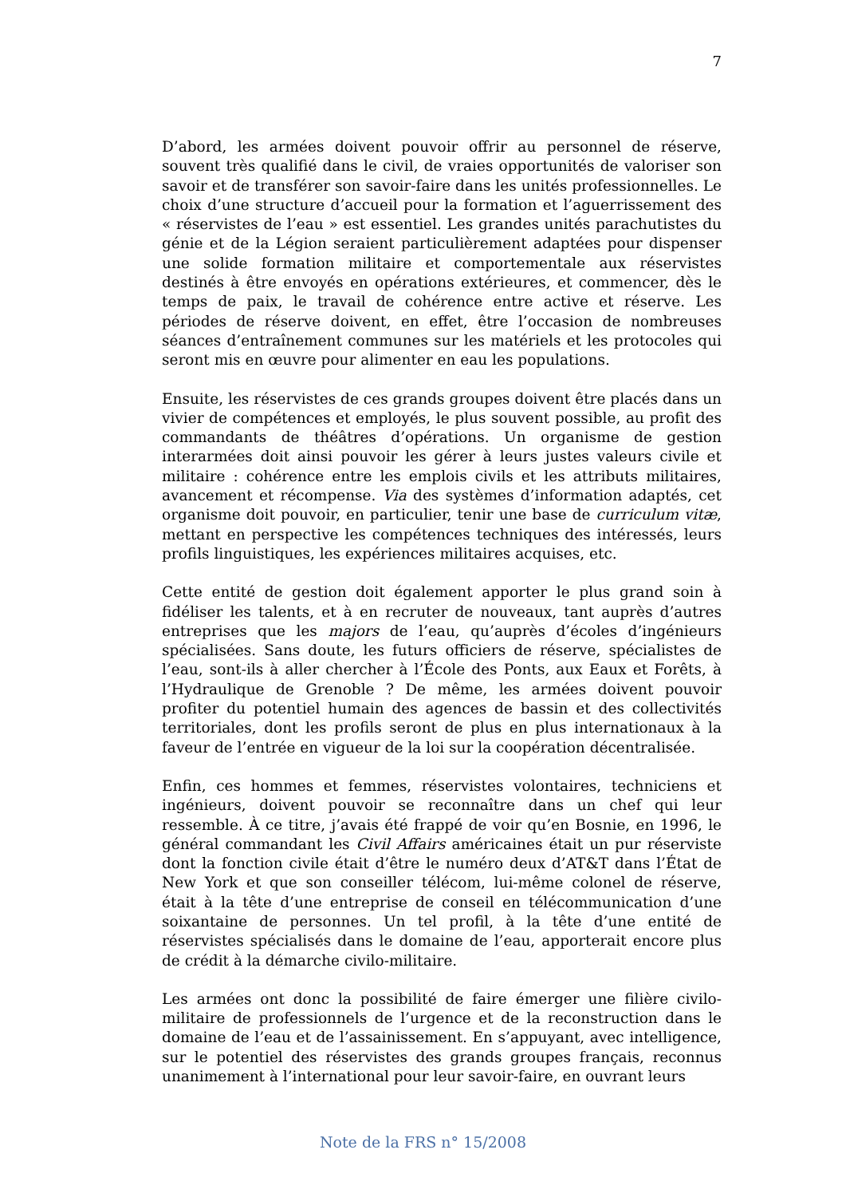7
D’abord, les armées doivent pouvoir offrir au personnel de réserve, souvent très qualifié dans le civil, de vraies opportunités de valoriser son savoir et de transférer son savoir-faire dans les unités professionnelles. Le choix d’une structure d’accueil pour la formation et l’aguerrissement des « réservistes de l’eau » est essentiel. Les grandes unités parachutistes du génie et de la Légion seraient particulièrement adaptées pour dispenser une solide formation militaire et comportementale aux réservistes destinés à être envoyés en opérations extérieures, et commencer, dès le temps de paix, le travail de cohérence entre active et réserve. Les périodes de réserve doivent, en effet, être l’occasion de nombreuses séances d’entraînement communes sur les matériels et les protocoles qui seront mis en œuvre pour alimenter en eau les populations.
Ensuite, les réservistes de ces grands groupes doivent être placés dans un vivier de compétences et employés, le plus souvent possible, au profit des commandants de théâtres d’opérations. Un organisme de gestion interarmées doit ainsi pouvoir les gérer à leurs justes valeurs civile et militaire : cohérence entre les emplois civils et les attributs militaires, avancement et récompense. Via des systèmes d’information adaptés, cet organisme doit pouvoir, en particulier, tenir une base de curriculum vitæ, mettant en perspective les compétences techniques des intéressés, leurs profils linguistiques, les expériences militaires acquises, etc.
Cette entité de gestion doit également apporter le plus grand soin à fidéliser les talents, et à en recruter de nouveaux, tant auprès d’autres entreprises que les majors de l’eau, qu’auprès d’écoles d’ingénieurs spécialisées. Sans doute, les futurs officiers de réserve, spécialistes de l’eau, sont-ils à aller chercher à l’École des Ponts, aux Eaux et Forêts, à l’Hydraulique de Grenoble ? De même, les armées doivent pouvoir profiter du potentiel humain des agences de bassin et des collectivités territoriales, dont les profils seront de plus en plus internationaux à la faveur de l’entrée en vigueur de la loi sur la coopération décentralisée.
Enfin, ces hommes et femmes, réservistes volontaires, techniciens et ingénieurs, doivent pouvoir se reconnaître dans un chef qui leur ressemble. À ce titre, j’avais été frappé de voir qu’en Bosnie, en 1996, le général commandant les Civil Affairs américaines était un pur réserviste dont la fonction civile était d’être le numéro deux d’AT&T dans l’État de New York et que son conseiller télécom, lui-même colonel de réserve, était à la tête d’une entreprise de conseil en télécommunication d’une soixantaine de personnes. Un tel profil, à la tête d’une entité de réservistes spécialisés dans le domaine de l’eau, apporterait encore plus de crédit à la démarche civilo-militaire.
Les armées ont donc la possibilité de faire émerger une filière civilo-militaire de professionnels de l’urgence et de la reconstruction dans le domaine de l’eau et de l’assainissement. En s’appuyant, avec intelligence, sur le potentiel des réservistes des grands groupes français, reconnus unanimement à l’international pour leur savoir-faire, en ouvrant leurs
Note de la FRS n° 15/2008